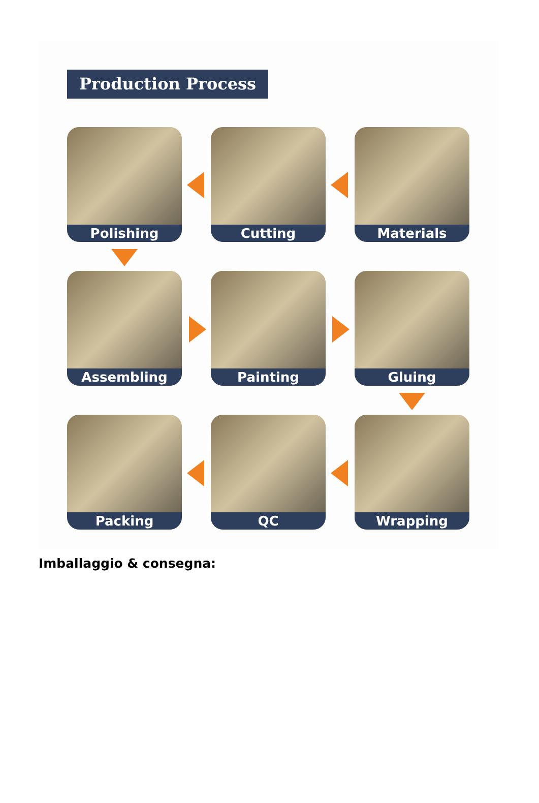Production Process
Polishing
Cutting
Materials
Assembling
Painting
Gluing
Packing
QC
Wrapping
Imballaggio & consegna: